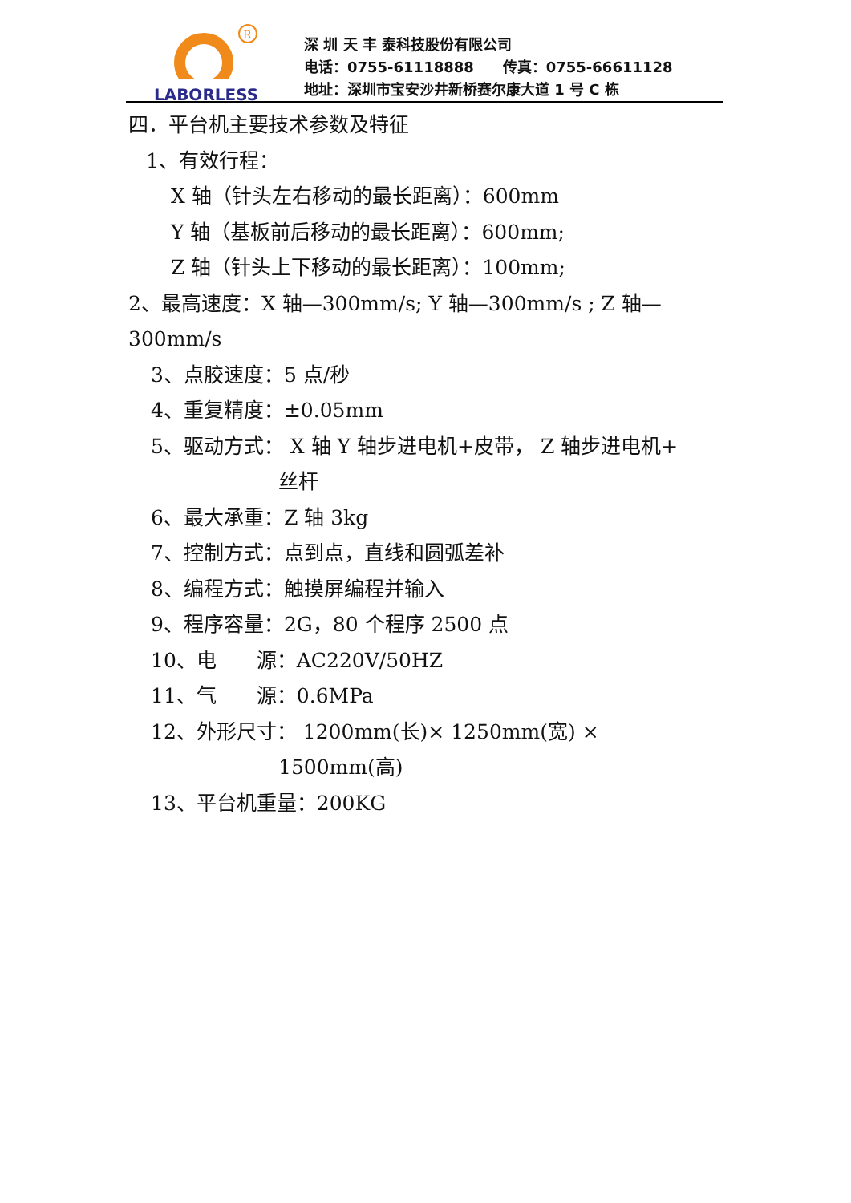R
LABORLESS
深 圳 天 丰 泰科技股份有限公司
电话：0755-61118888　　传真：0755-66611128
地址：深圳市宝安沙井新桥赛尔康大道 1 号 C 栋
四．平台机主要技术参数及特征
1、有效行程：
X 轴（针头左右移动的最长距离）：600mm
Y 轴（基板前后移动的最长距离）：600mm;
Z 轴（针头上下移动的最长距离）：100mm;
2、最高速度：X 轴—300mm/s; Y 轴—300mm/s ; Z 轴—300mm/s
3、点胶速度：5 点/秒
4、重复精度：±0.05mm
5、驱动方式： X 轴 Y 轴步进电机+皮带， Z 轴步进电机+
丝杆
6、最大承重：Z 轴 3kg
7、控制方式：点到点，直线和圆弧差补
8、编程方式：触摸屏编程并输入
9、程序容量：2G，80 个程序 2500 点
10、电　　源：AC220V/50HZ
11、气　　源：0.6MPa
12、外形尺寸： 1200mm(长)× 1250mm(宽) ×
1500mm(高)
13、平台机重量：200KG